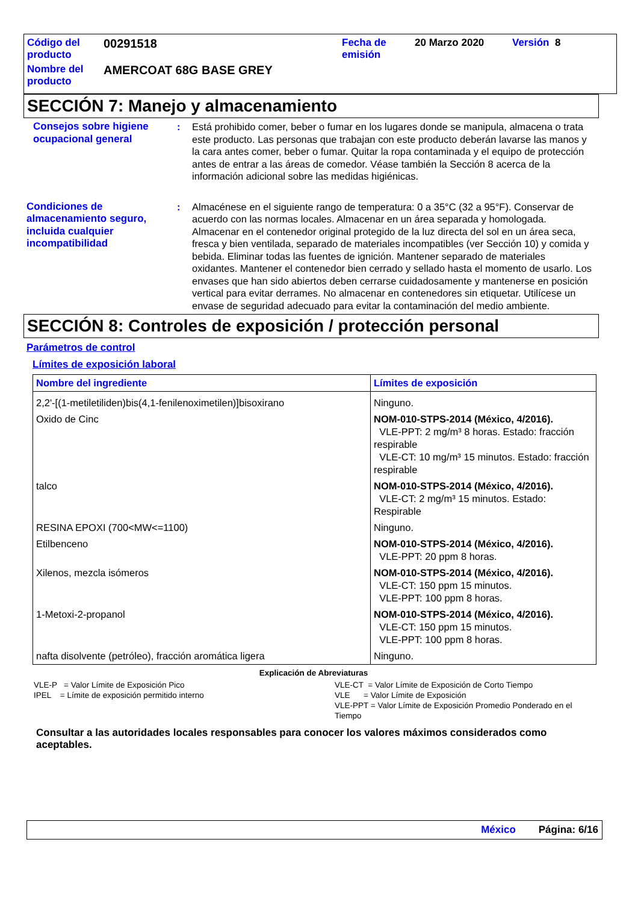| Código del producto | 00291518 | Fecha de emisión | 20 Marzo 2020 | Versión 8 |
| Nombre del producto | AMERCOAT 68G BASE GREY | | | |
SECCIÓN 7: Manejo y almacenamiento
Consejos sobre higiene ocupacional general
: Está prohibido comer, beber o fumar en los lugares donde se manipula, almacena o trata este producto. Las personas que trabajan con este producto deberán lavarse las manos y la cara antes comer, beber o fumar. Quitar la ropa contaminada y el equipo de protección antes de entrar a las áreas de comedor. Véase también la Sección 8 acerca de la información adicional sobre las medidas higiénicas.
Condiciones de almacenamiento seguro, incluida cualquier incompatibilidad
: Almacénese en el siguiente rango de temperatura: 0 a 35°C (32 a 95°F). Conservar de acuerdo con las normas locales. Almacenar en un área separada y homologada. Almacenar en el contenedor original protegido de la luz directa del sol en un área seca, fresca y bien ventilada, separado de materiales incompatibles (ver Sección 10) y comida y bebida. Eliminar todas las fuentes de ignición. Mantener separado de materiales oxidantes. Mantener el contenedor bien cerrado y sellado hasta el momento de usarlo. Los envases que han sido abiertos deben cerrarse cuidadosamente y mantenerse en posición vertical para evitar derrames. No almacenar en contenedores sin etiquetar. Utilícese un envase de seguridad adecuado para evitar la contaminación del medio ambiente.
SECCIÓN 8: Controles de exposición / protección personal
Parámetros de control
Límites de exposición laboral
| Nombre del ingrediente | Límites de exposición |
| --- | --- |
| 2,2'-[(1-metiletiliden)bis(4,1-fenilenoximetilen)]bisoxirano | Ninguno. |
| Oxido de Cinc | NOM-010-STPS-2014 (México, 4/2016). VLE-PPT: 2 mg/m³ 8 horas. Estado: fracción respirable VLE-CT: 10 mg/m³ 15 minutos. Estado: fracción respirable |
| talco | NOM-010-STPS-2014 (México, 4/2016). VLE-CT: 2 mg/m³ 15 minutos. Estado: Respirable |
| RESINA EPOXI (700<MW<=1100) | Ninguno. |
| Etilbenceno | NOM-010-STPS-2014 (México, 4/2016). VLE-PPT: 20 ppm 8 horas. |
| Xilenos, mezcla isómeros | NOM-010-STPS-2014 (México, 4/2016). VLE-CT: 150 ppm 15 minutos. VLE-PPT: 100 ppm 8 horas. |
| 1-Metoxi-2-propanol | NOM-010-STPS-2014 (México, 4/2016). VLE-CT: 150 ppm 15 minutos. VLE-PPT: 100 ppm 8 horas. |
| nafta disolvente (petróleo), fracción aromática ligera | Ninguno. |
Explicación de Abreviaturas
VLE-P = Valor Límite de Exposición Pico
IPEL = Límite de exposición permitido interno
VLE-CT = Valor Límite de Exposición de Corto Tiempo
VLE = Valor Límite de Exposición
VLE-PPT = Valor Límite de Exposición Promedio Ponderado en el Tiempo
Consultar a las autoridades locales responsables para conocer los valores máximos considerados como aceptables.
México Página: 6/16